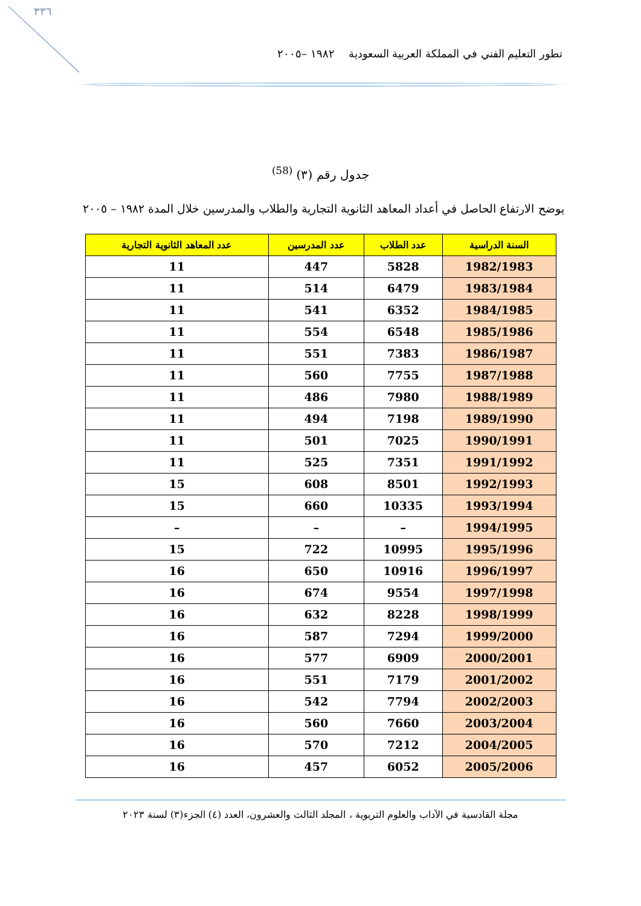٣٣٦
تطور التعليم الفني في المملكة العربية السعودية ١٩٨٢ –٢٠٠٥
جدول رقم (٣) <sup>(58)</sup>
يوضح الارتفاع الحاصل في أعداد المعاهد الثانوية التجارية والطلاب والمدرسين خلال المدة ١٩٨٢ – ٢٠٠٥
| السنة الدراسية | عدد الطلاب | عدد المدرسين | عدد المعاهد الثانوية التجارية |
| --- | --- | --- | --- |
| 1982/1983 | 5828 | 447 | 11 |
| 1983/1984 | 6479 | 514 | 11 |
| 1984/1985 | 6352 | 541 | 11 |
| 1985/1986 | 6548 | 554 | 11 |
| 1986/1987 | 7383 | 551 | 11 |
| 1987/1988 | 7755 | 560 | 11 |
| 1988/1989 | 7980 | 486 | 11 |
| 1989/1990 | 7198 | 494 | 11 |
| 1990/1991 | 7025 | 501 | 11 |
| 1991/1992 | 7351 | 525 | 11 |
| 1992/1993 | 8501 | 608 | 15 |
| 1993/1994 | 10335 | 660 | 15 |
| 1994/1995 | – | – | – |
| 1995/1996 | 10995 | 722 | 15 |
| 1996/1997 | 10916 | 650 | 16 |
| 1997/1998 | 9554 | 674 | 16 |
| 1998/1999 | 8228 | 632 | 16 |
| 1999/2000 | 7294 | 587 | 16 |
| 2000/2001 | 6909 | 577 | 16 |
| 2001/2002 | 7179 | 551 | 16 |
| 2002/2003 | 7794 | 542 | 16 |
| 2003/2004 | 7660 | 560 | 16 |
| 2004/2005 | 7212 | 570 | 16 |
| 2005/2006 | 6052 | 457 | 16 |
مجلة القادسية في الآداب والعلوم التربوية ، المجلد الثالث والعشرون، العدد (٤) الجزء(٣) لسنة ٢٠٢٣